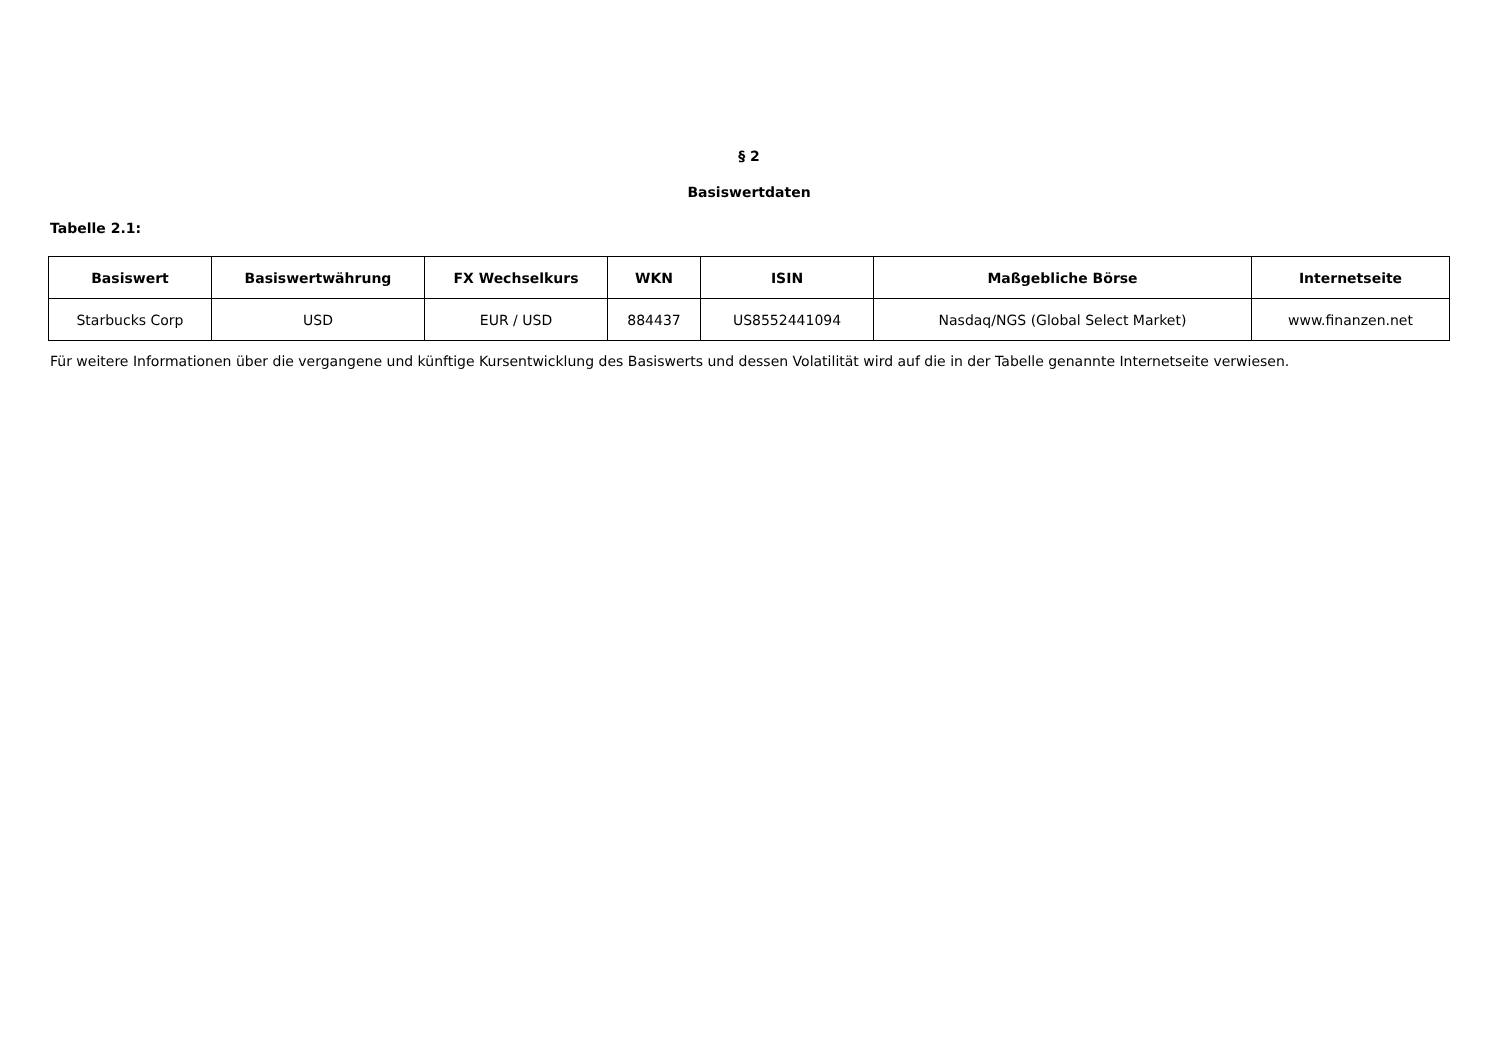§ 2
Basiswertdaten
Tabelle 2.1:
| Basiswert | Basiswertwährung | FX Wechselkurs | WKN | ISIN | Maßgebliche Börse | Internetseite |
| --- | --- | --- | --- | --- | --- | --- |
| Starbucks Corp | USD | EUR / USD | 884437 | US8552441094 | Nasdaq/NGS (Global Select Market) | www.finanzen.net |
Für weitere Informationen über die vergangene und künftige Kursentwicklung des Basiswerts und dessen Volatilität wird auf die in der Tabelle genannte Internetseite verwiesen.